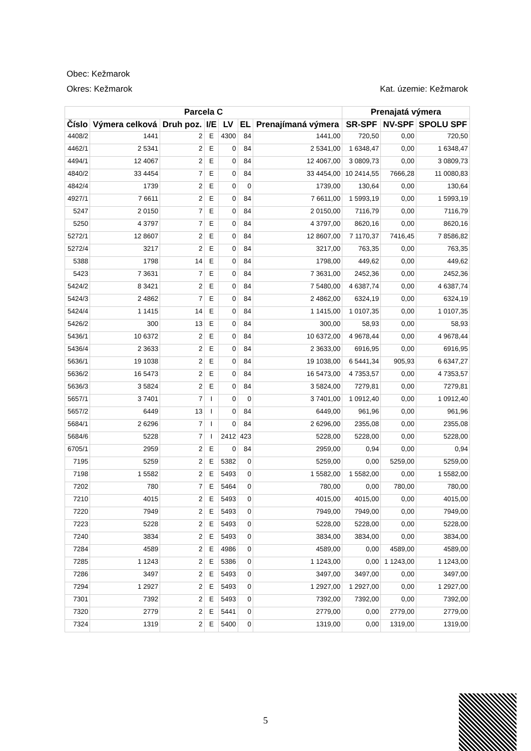Obec: Kežmarok
Okres: Kežmarok Kat. územie: Kežmarok
| Parcela C | | | | | | | Prenajatá výmera | | |
| --- | --- | --- | --- | --- | --- | --- | --- | --- | --- |
| Číslo | Výmera celková | Druh poz. | I/E | LV | EL | Prenajímaná výmera | SR-SPF | NV-SPF | SPOLU SPF |
| 4408/2 | 1441 | 2 | E | 4300 | 84 | 1441,00 | 720,50 | 0,00 | 720,50 |
| 4462/1 | 2 5341 | 2 | E | 0 | 84 | 2 5341,00 | 1 6348,47 | 0,00 | 1 6348,47 |
| 4494/1 | 12 4067 | 2 | E | 0 | 84 | 12 4067,00 | 3 0809,73 | 0,00 | 3 0809,73 |
| 4840/2 | 33 4454 | 7 | E | 0 | 84 | 33 4454,00 | 10 2414,55 | 7666,28 | 11 0080,83 |
| 4842/4 | 1739 | 2 | E | 0 | 0 | 1739,00 | 130,64 | 0,00 | 130,64 |
| 4927/1 | 7 6611 | 2 | E | 0 | 84 | 7 6611,00 | 1 5993,19 | 0,00 | 1 5993,19 |
| 5247 | 2 0150 | 7 | E | 0 | 84 | 2 0150,00 | 7116,79 | 0,00 | 7116,79 |
| 5250 | 4 3797 | 7 | E | 0 | 84 | 4 3797,00 | 8620,16 | 0,00 | 8620,16 |
| 5272/1 | 12 8607 | 2 | E | 0 | 84 | 12 8607,00 | 7 1170,37 | 7416,45 | 7 8586,82 |
| 5272/4 | 3217 | 2 | E | 0 | 84 | 3217,00 | 763,35 | 0,00 | 763,35 |
| 5388 | 1798 | 14 | E | 0 | 84 | 1798,00 | 449,62 | 0,00 | 449,62 |
| 5423 | 7 3631 | 7 | E | 0 | 84 | 7 3631,00 | 2452,36 | 0,00 | 2452,36 |
| 5424/2 | 8 3421 | 2 | E | 0 | 84 | 7 5480,00 | 4 6387,74 | 0,00 | 4 6387,74 |
| 5424/3 | 2 4862 | 7 | E | 0 | 84 | 2 4862,00 | 6324,19 | 0,00 | 6324,19 |
| 5424/4 | 1 1415 | 14 | E | 0 | 84 | 1 1415,00 | 1 0107,35 | 0,00 | 1 0107,35 |
| 5426/2 | 300 | 13 | E | 0 | 84 | 300,00 | 58,93 | 0,00 | 58,93 |
| 5436/1 | 10 6372 | 2 | E | 0 | 84 | 10 6372,00 | 4 9678,44 | 0,00 | 4 9678,44 |
| 5436/4 | 2 3633 | 2 | E | 0 | 84 | 2 3633,00 | 6916,95 | 0,00 | 6916,95 |
| 5636/1 | 19 1038 | 2 | E | 0 | 84 | 19 1038,00 | 6 5441,34 | 905,93 | 6 6347,27 |
| 5636/2 | 16 5473 | 2 | E | 0 | 84 | 16 5473,00 | 4 7353,57 | 0,00 | 4 7353,57 |
| 5636/3 | 3 5824 | 2 | E | 0 | 84 | 3 5824,00 | 7279,81 | 0,00 | 7279,81 |
| 5657/1 | 3 7401 | 7 | I | 0 | 0 | 3 7401,00 | 1 0912,40 | 0,00 | 1 0912,40 |
| 5657/2 | 6449 | 13 | I | 0 | 84 | 6449,00 | 961,96 | 0,00 | 961,96 |
| 5684/1 | 2 6296 | 7 | I | 0 | 84 | 2 6296,00 | 2355,08 | 0,00 | 2355,08 |
| 5684/6 | 5228 | 7 | I | 2412 | 423 | 5228,00 | 5228,00 | 0,00 | 5228,00 |
| 6705/1 | 2959 | 2 | E | 0 | 84 | 2959,00 | 0,94 | 0,00 | 0,94 |
| 7195 | 5259 | 2 | E | 5382 | 0 | 5259,00 | 0,00 | 5259,00 | 5259,00 |
| 7198 | 1 5582 | 2 | E | 5493 | 0 | 1 5582,00 | 1 5582,00 | 0,00 | 1 5582,00 |
| 7202 | 780 | 7 | E | 5464 | 0 | 780,00 | 0,00 | 780,00 | 780,00 |
| 7210 | 4015 | 2 | E | 5493 | 0 | 4015,00 | 4015,00 | 0,00 | 4015,00 |
| 7220 | 7949 | 2 | E | 5493 | 0 | 7949,00 | 7949,00 | 0,00 | 7949,00 |
| 7223 | 5228 | 2 | E | 5493 | 0 | 5228,00 | 5228,00 | 0,00 | 5228,00 |
| 7240 | 3834 | 2 | E | 5493 | 0 | 3834,00 | 3834,00 | 0,00 | 3834,00 |
| 7284 | 4589 | 2 | E | 4986 | 0 | 4589,00 | 0,00 | 4589,00 | 4589,00 |
| 7285 | 1 1243 | 2 | E | 5386 | 0 | 1 1243,00 | 0,00 | 1 1243,00 | 1 1243,00 |
| 7286 | 3497 | 2 | E | 5493 | 0 | 3497,00 | 3497,00 | 0,00 | 3497,00 |
| 7294 | 1 2927 | 2 | E | 5493 | 0 | 1 2927,00 | 1 2927,00 | 0,00 | 1 2927,00 |
| 7301 | 7392 | 2 | E | 5493 | 0 | 7392,00 | 7392,00 | 0,00 | 7392,00 |
| 7320 | 2779 | 2 | E | 5441 | 0 | 2779,00 | 0,00 | 2779,00 | 2779,00 |
| 7324 | 1319 | 2 | E | 5400 | 0 | 1319,00 | 0,00 | 1319,00 | 1319,00 |
5